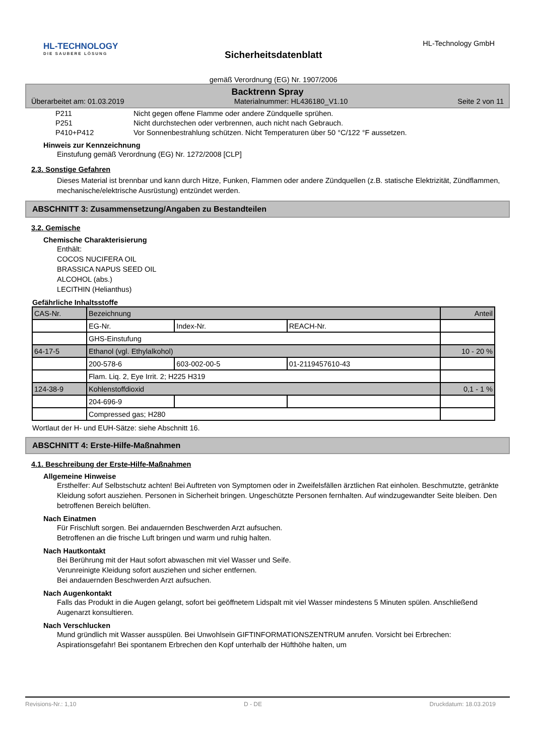HL-TECHNOLOGY
DIE SAUBERE LÖSUNG
Sicherheitsdatenblatt
gemäß Verordnung (EG) Nr. 1907/2006
HL-Technology GmbH
Backtrenn Spray
Überarbeitet am: 01.03.2019 Materialnummer: HL436180_V1.10 Seite 2 von 11
| P211 | Nicht gegen offene Flamme oder andere Zündquelle sprühen. |
| P251 | Nicht durchstechen oder verbrennen, auch nicht nach Gebrauch. |
| P410+P412 | Vor Sonnenbestrahlung schützen. Nicht Temperaturen über 50 °C/122 °F aussetzen. |
Hinweis zur Kennzeichnung
Einstufung gemäß Verordnung (EG) Nr. 1272/2008 [CLP]
2.3. Sonstige Gefahren
Dieses Material ist brennbar und kann durch Hitze, Funken, Flammen oder andere Zündquellen (z.B. statische Elektrizität, Zündflammen, mechanische/elektrische Ausrüstung) entzündet werden.
ABSCHNITT 3: Zusammensetzung/Angaben zu Bestandteilen
3.2. Gemische
Chemische Charakterisierung
Enthält:
COCOS NUCIFERA OIL
BRASSICA NAPUS SEED OIL
ALCOHOL (abs.)
LECITHIN (Helianthus)
Gefährliche Inhaltsstoffe
| CAS-Nr. | Bezeichnung | | | Anteil |
| | EG-Nr. | Index-Nr. | REACH-Nr. | |
| | GHS-Einstufung | | | |
| 64-17-5 | Ethanol (vgl. Ethylalkohol) | | | 10 - 20 % |
| | 200-578-6 | 603-002-00-5 | 01-2119457610-43 | |
| | Flam. Liq. 2, Eye Irrit. 2; H225 H319 | | | |
| 124-38-9 | Kohlenstoffdioxid | | | 0,1 - 1 % |
| | 204-696-9 | | | |
| | Compressed gas; H280 | | | |
Wortlaut der H- und EUH-Sätze: siehe Abschnitt 16.
ABSCHNITT 4: Erste-Hilfe-Maßnahmen
4.1. Beschreibung der Erste-Hilfe-Maßnahmen
Allgemeine Hinweise
Ersthelfer: Auf Selbstschutz achten! Bei Auftreten von Symptomen oder in Zweifelsfällen ärztlichen Rat einholen. Beschmutzte, getränkte Kleidung sofort ausziehen. Personen in Sicherheit bringen. Ungeschützte Personen fernhalten. Auf windzugewandter Seite bleiben. Den betroffenen Bereich belüften.
Nach Einatmen
Für Frischluft sorgen. Bei andauernden Beschwerden Arzt aufsuchen.
Betroffenen an die frische Luft bringen und warm und ruhig halten.
Nach Hautkontakt
Bei Berührung mit der Haut sofort abwaschen mit viel Wasser und Seife.
Verunreinigte Kleidung sofort ausziehen und sicher entfernen.
Bei andauernden Beschwerden Arzt aufsuchen.
Nach Augenkontakt
Falls das Produkt in die Augen gelangt, sofort bei geöffnetem Lidspalt mit viel Wasser mindestens 5 Minuten spülen. Anschließend Augenarzt konsultieren.
Nach Verschlucken
Mund gründlich mit Wasser ausspülen. Bei Unwohlsein GIFTINFORMATIONSZENTRUM anrufen. Vorsicht bei Erbrechen: Aspirationsgefahr! Bei spontanem Erbrechen den Kopf unterhalb der Hüfthöhe halten, um
Revisions-Nr.: 1,10 D - DE Druckdatum: 18.03.2019